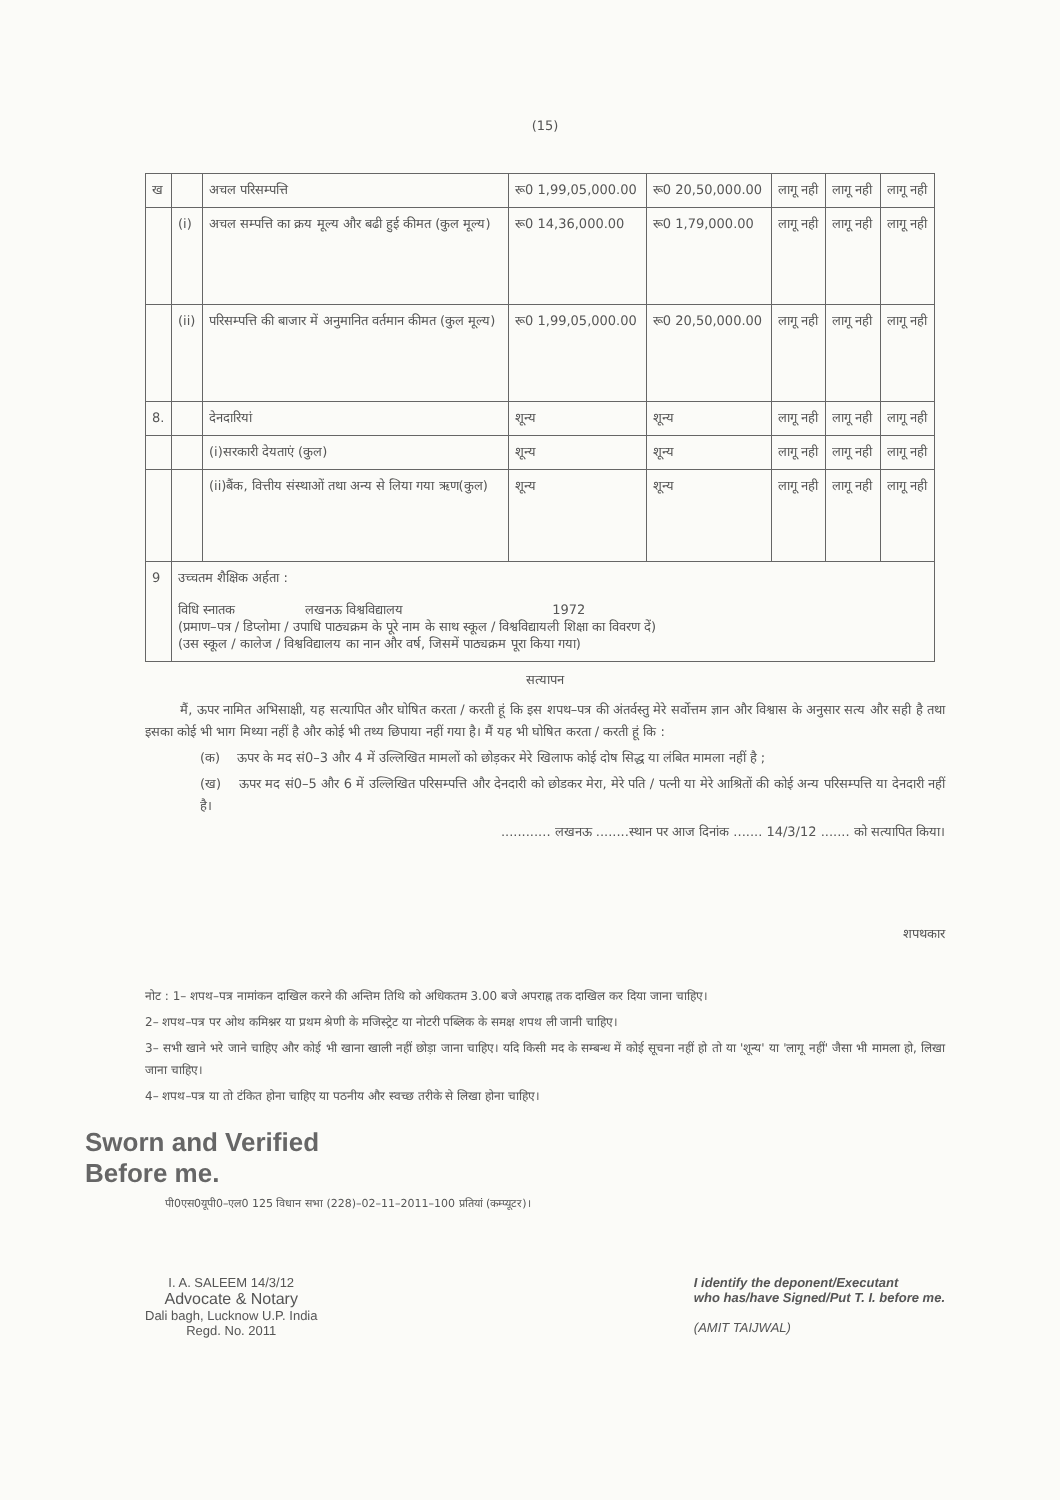(15)
| ख | | अचल परिसम्पत्ति | रू0 1,99,05,000.00 | रू0 20,50,000.00 | लागू नही | लागू नही | लागू नही |
| | (i) | अचल सम्पत्ति का क्रय मूल्य और बढी हुई कीमत (कुल मूल्य) | रू0 14,36,000.00 | रू0 1,79,000.00 | लागू नही | लागू नही | लागू नही |
| | (ii) | परिसम्पत्ति की बाजार में अनुमानित वर्तमान कीमत (कुल मूल्य) | रू0 1,99,05,000.00 | रू0 20,50,000.00 | लागू नही | लागू नही | लागू नही |
| 8. | | देनदारियां | शून्य | शून्य | लागू नही | लागू नही | लागू नही |
| | | (i)सरकारी देयताएं (कुल) | शून्य | शून्य | लागू नही | लागू नही | लागू नही |
| | | (ii)बैंक, वित्तीय संस्थाओं तथा अन्य से लिया गया ऋण(कुल) | शून्य | शून्य | लागू नही | लागू नही | लागू नही |
| 9 | उच्चतम शैक्षिक अर्हता : विधि स्नातक लखनऊ विश्वविद्यालय 1972 (प्रमाण–पत्र / डिप्लोमा / उपाधि पाठ्यक्रम के पूरे नाम के साथ स्कूल / विश्वविद्यायली शिक्षा का विवरण दें) (उस स्कूल / कालेज / विश्वविद्यालय का नान और वर्ष, जिसमें पाठ्यक्रम पूरा किया गया) | | | | | | |
सत्यापन
मैं, ऊपर नामित अभिसाक्षी, यह सत्यापित और घोषित करता / करती हूं कि इस शपथ–पत्र की अंतर्वस्तु मेरे सर्वोत्तम ज्ञान और विश्वास के अनुसार सत्य और सही है तथा इसका कोई भी भाग मिथ्या नहीं है और कोई भी तथ्य छिपाया नहीं गया है। मैं यह भी घोषित करता / करती हूं कि :
(क) ऊपर के मद सं0–3 और 4 में उल्लिखित मामलों को छोड़कर मेरे खिलाफ कोई दोष सिद्ध या लंबित मामला नहीं है ;
(ख) ऊपर मद सं0–5 और 6 में उल्लिखित परिसम्पत्ति और देनदारी को छोडकर मेरा, मेरे पति / पत्नी या मेरे आश्रितों की कोई अन्य परिसम्पत्ति या देनदारी नहीं है।
............ लखनऊ ........स्थान पर आज दिनांक ....... 14/3/12 ....... को सत्यापित किया।
शपथकार
नोट : 1– शपथ–पत्र नामांकन दाखिल करने की अन्तिम तिथि को अधिकतम 3.00 बजे अपराह्न तक दाखिल कर दिया जाना चाहिए।
2– शपथ–पत्र पर ओथ कमिश्नर या प्रथम श्रेणी के मजिस्ट्रेट या नोटरी पब्लिक के समक्ष शपथ ली जानी चाहिए।
3– सभी खाने भरे जाने चाहिए और कोई भी खाना खाली नहीं छोड़ा जाना चाहिए। यदि किसी मद के सम्बन्ध में कोई सूचना नहीं हो तो या 'शून्य' या 'लागू नहीं' जैसा भी मामला हो, लिखा जाना चाहिए।
4– शपथ–पत्र या तो टंकित होना चाहिए या पठनीय और स्वच्छ तरीके से लिखा होना चाहिए।
Sworn and Verified
Before me.
पी0एस0यूपी0–एल0 125 विधान सभा (228)–02–11–2011–100 प्रतियां (कम्प्यूटर)।
I. A. SALEEM 14/3/12
Advocate & Notary
Dali bagh, Lucknow U.P. India
Regd. No. 2011
I identify the deponent/Executant
who has/have Signed/Put T. I. before me.
(AMIT TAIJWAL)